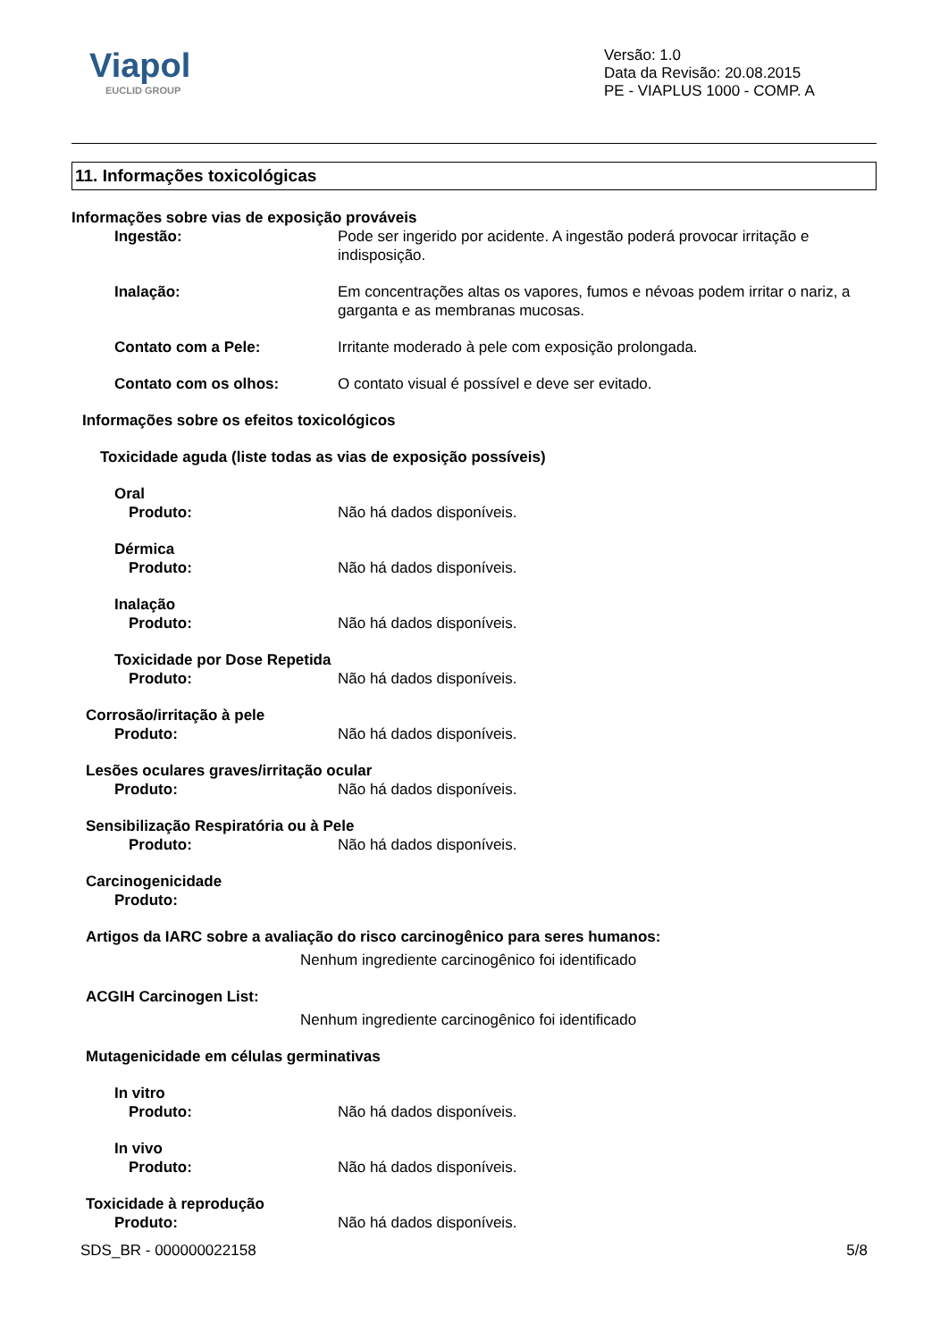Viapol
EUCLID GROUP
Versão: 1.0
Data da Revisão: 20.08.2015
PE - VIAPLUS 1000 - COMP. A
11. Informações toxicológicas
Informações sobre vias de exposição prováveis
Ingestão: Pode ser ingerido por acidente. A ingestão poderá provocar irritação e indisposição.
Inalação: Em concentrações altas os vapores, fumos e névoas podem irritar o nariz, a garganta e as membranas mucosas.
Contato com a Pele: Irritante moderado à pele com exposição prolongada.
Contato com os olhos: O contato visual é possível e deve ser evitado.
Informações sobre os efeitos toxicológicos
Toxicidade aguda (liste todas as vias de exposição possíveis)
Oral
Produto: Não há dados disponíveis.
Dérmica
Produto: Não há dados disponíveis.
Inalação
Produto: Não há dados disponíveis.
Toxicidade por Dose Repetida
Produto: Não há dados disponíveis.
Corrosão/irritação à pele
Produto: Não há dados disponíveis.
Lesões oculares graves/irritação ocular
Produto: Não há dados disponíveis.
Sensibilização Respiratória ou à Pele
Produto: Não há dados disponíveis.
Carcinogenicidade
Produto:
Artigos da IARC sobre a avaliação do risco carcinogênico para seres humanos:
Nenhum ingrediente carcinogênico foi identificado
ACGIH Carcinogen List:
Nenhum ingrediente carcinogênico foi identificado
Mutagenicidade em células germinativas
In vitro
Produto: Não há dados disponíveis.
In vivo
Produto: Não há dados disponíveis.
Toxicidade à reprodução
Produto: Não há dados disponíveis.
SDS_BR - 000000022158 5/8